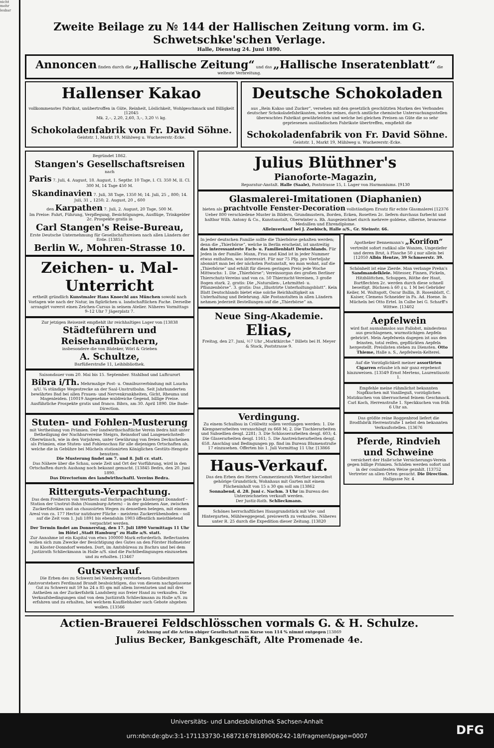nicht mehr lesbar
Zweite Beilage zu № 144 der Hallischen Zeitung vorm. im G. Schwetschke'schen Verlage.
Halle, Dienstag 24. Juni 1890.
Annoncen finden durch die „Hallische Zeitung“ und das „Hallische Inseratenblatt“ die weiteste Verbreitung.
Hallenser Kakao
vollkommenstes Fabrikat, unübertroffen in Güte, Reinheit, Löslichkeit, Wohlgeschmack und Billigkeit [12045
Mk. 2,–, 2,20, 2,60, 3,–, 3,20 ½ kg.
Schokoladenfabrik von Fr. David Söhne.
Geiststr. 1, Markt 19, Mühlweg u. Wuchererstr.-Ecke.
Deutsche Schokoladen
aus „Rein Kakao und Zucker“, versehen mit den gesetzlich geschützten Marken des Verbandes deutscher Schokoladefabrikanten, welche reines, durch amtliche chemische Untersuchungsstellen überwachtes Fabrikat gewährleisten und welche bei gleichen Preisen an Güte die so sehr gepriesenen ausländischen Fabrikate übertreffen, empfiehlt die
Schokoladenfabrik von Fr. David Söhne.
Geiststr. 1, Markt 19, Mühlweg u. Wuchererstr.-Ecke.
Begründet 1862.
Stangen's Gesellschaftsreisen
nach
Paris 7. Juli, 4. August, 18. August, 1. Septbr. 10 Tage, I. Cl. 350 M, II. Cl. 300 M, 14 Tage 450 M.
Skandinavien 7. Juli, 38 Tage, 1350 M; 14. Juli, 25 „ 800; 14. Juli, 31 „ 1250; 2. August, 20 „ 600
den Karpathen 7. Juli, 2. August, 20 Tage, 500 M.
Im Preise: Fahrt, Führung, Verpflegung, Besichtigungen, Ausflüge, Trinkgelder 2c. Prospekte gratis in
Carl Stangen's Reise-Bureau,
Erste Deutsche Unternehmung für Gesellschaftsreisen nach allen Ländern der Erde. [13851
Berlin W., Mohren-Strasse 10.
Zeichen- u. Mal-Unterricht
ertheilt gründlich Kunstmaler Hans Knoechl aus München sowohl nach Vorlagen wie nach der Natur, im figürlichen u. landschaftlichen Fache. Derselbe arrangirt vorerst einen Zeichen-Cursus in seinem Atelier. Näheres Vormittags 9–12 Uhr 7 Jägerplatz 7.
Zur jetzigen Reisezeit empfiehlt ihr reichhaltiges Lager von [13838
Städteführern und Reisehandbüchern,
insbesondere die von Bädeker, Wörl & Grieben
A. Schultze,
Barfüßerstraße 11, Leihbibliothek.
Saisondauer vom 20. Mai bis 15. September. Stahlbad und Luftcurort Bibra i/Th. Mehrmalige Post- u. Omnibusverbindung mit Laucha a/U. ¾ stündige Wegestrecke an der Saal-Unstrutbahn. Seit Jahrhunderten bewährtes Bad bei allen Frauen- und Nervenkrankheiten, Gicht, Rheuma und Magenleiden. [10019 Angenehme waldreiche Gegend, billige Preise. Ausführliche Prospekte gratis und franco. Bibra, am 30. April 1890. Die Bade-Direction.
Stuten- und Fohlen-Musterung
mit Vertheilung von Prämien. Der landwirthschaftliche Verein Bedra hält unter Betheiligung der Nachbarvereine Steigra, Reinsdorf und Langeneichstedt-Oberwünsch, wie in den Vorjahren, unter Gewährung von freien Deckscheinen als Prämien, eine Stuten- und Fohlenschau für alle diejenigen Ortschaften ab, welche die in Gebühre bei Mücheln stationirten Königlichen Gestüts-Hengste benutzen.
Die Musterung findet am 7. und 8. Juli cr. statt.
Das Nähere über die Schau, sowie Zeit und Ort der Vorführung, wird in den Ortschaften durch Aushang noch bekannt gemacht. [13845 Bedra, den 20. Juni 1890.
Das Directorium des landwirthschaftl. Vereins Bedra.
Ritterguts-Verpachtung.
Das dem Freiherrn von Werthern auf Bachra gehörige Klostergut Donndorf – Station der Unstrut-Bahn (Naumburg-Artern) – in der goldenen Aue, zwischen Zuckerfabriken und an chaussirten Wegen zu denselben belegen, mit einem Areal von ca. 177 Hectar nutzbarer Fläche – meistens Zuckerrübenboden – soll auf die Zeit vom 1. Juli 1891 bis ebendahin 1903 öffentlich meistbietend verpachtet werden.
Der Termin findet am Donnerstag, den 17. Juli 1890 Vormittags 11 Uhr im Hôtel „Stadt Hamburg“ zu Halle a/S. statt.
Zur Annahme ist ein Kapital von etwa 100000 Mark erforderlich. Reflectanten wollen sich zum Zwecke der Besichtigung des Gutes an den Förster Hofmeister zu Kloster-Donndorf wenden. Dort, im Amtsbüreau zu Bachra und bei dem Justizrath Schlieckmann in Halle a/S. sind die Pachtbedingungen einzusehen und zu erhalten. [13467
Gutsverkauf.
Die Erben des zu Schwerz bei Niemberg verstorbenen Gutsbesitzers Amtsvorstehers Ferdinand Brandt beabsichtigen, das von diesem nachgelassene Gut zu Schwerz mit 59 ha 24 a 85 qm mit allem Inventarien und mit drei Antheilen an der Zuckerfabrik Landsberg aus freier Hand zu verkaufen. Die Verkaufsbedingungen sind von dem Justizrath Schlieckmann zu Halle a/S. zu erfahren und zu erhalten, bei welchem Kaufliebhaber auch Gebote abgeben wollen. [13566
Julius Blüthner's
Pianoforte-Magazin,
Reparatur-Anstalt. Halle (Saale), Poststrasse 15, I. Lager von Harmoniums. [9130
Glasmalerei-Imitationen (Diaphanien)
bieten als prachtvolle Fenster-Decoration vollständigen Ersatz für echte Glasmalerei [12376
Ueber 800 verschiedene Muster in Bildern, Grundmustern, Borden, Ecken, Rosetten 2c. liefern durchaus farbecht und haltbar Wilh. Antony & Co., Kunstanstalt, Oberwinter a. Rh. Ausgezeichnet durch mehrere goldene, silberne, broncene Medaillen und Ehrendiplome.
Alleinverkauf bei J. Zoebisch, Halle a/S., Gr. Steinstr. 66.
In jeder deutschen Familie sollte die Thierbörse gehalten werden; denn die „Thierbörse“, welche in Berlin erscheint, ist unstreitig das interessanteste Fach- u. Familienblatt Deutschlands. Für Jeden in der Familie: Mann, Frau und Kind ist in jeder Nummer etwas enthalten, was interessirt. Für nur 75 Pfg. pro Vierteljahr abonnirt man bei der nächsten Postanstalt, wo man wohnt, auf die „Thierbörse“ und erhält für diesen geringen Preis jede Woche Mittwochs: 1. Die „Thierbörse“; Vereinsorgan des großen Berliner Thierschutz-Vereins und von ca. 50 Thierzucht-Vereinen, 3 große Bogen stark. 2. gratis: Die „Naturalien-, Lehrmittel- u. Pflanzenbörse“. 3. gratis: Das „Illustrirte Unterhaltungsblatt“. Kein Blatt Deutschlands bietet eine solche Reichhaltigkeit an Unterhaltung und Belehrung. Alle Postanstalten in allen Ländern nehmen jederzeit Bestellungen auf die „Thierbörse“ an.
Neue Sing-Akademie.
Elias,
Freitag, den 27. Juni, ½7 Uhr „Marktkirche.“ Billets bei H. Meyer & Stock, Poststrasse 9.
Verdingung.
Zu einem Schulbau in Cröllwitz sollen verdungen werden: 1. Die Klempnerarbeiten veranschlagt zu 668 M; 2. Die Tischlerarbeiten und Subsellien desgl. 2281; 3. Die Schlosserarbeiten desgl. 603; 4. Die Glaserarbeiten desgl. 1161; 5. Die Anstreicherarbeiten desgl. 658. Anschlag und Bedingungen pp. find im Bureau Blumenstraße 17 einzusehen. Offerten bis 1. Juli Vormittag 11 Uhr. [13866
Haus-Verkauf.
Das den Erben des Herrn Commerzienrath Werther hierselbst gehörige Grundstück, Wohnhaus mit Garten mit einem Flächeninhalt von 15 a 30 qm soll am [13862
Sonnabend, d. 28. Juni c. Nachm. 3 Uhr im Bureau des Unterzeichneten verkauft werden.
Der Justiz-Rath. Schlieckmann.
Schönes herrschaftliches Hausgrundstück mit Vor- und Hintergarten, Mühlweggegend, preiswerth zu verkaufen. Näheres unter R. 25 durch die Expedition dieser Zeitung. [13820
Apotheker Bennemann's „Korifon“ vertreibt sofort radikal alle Wanzen, Ungeziefer und deren Brut, à Flasche 50 ₰ nur allein bei [12050 Albin Hentze, 39 Schmeerstr. 39.
Schönheit ist eine Zierde. Man verlange Prehn's Sandmandelkleie. Mitesser, Finnen, Pickeln, Hitzblättchen, Schuppen, Röthe der Haut, Bartflechten 2c. werden durch diese schnell beseitigt. Büchsen à 60 ₰ u. 1 M bei Gebrüder Keiler, M. Waltsgott, Oscar Ballin, B. Rosenblatt, C. Kaiser, Clemens Schneider in Fa. Ad. Hoene. In Mücheln bei Otto Ertel. In Calbe bei G. Scharff's Wittwe. [13402
Aepfelwein
wird fast ausnahmslos aus Fallobst, mindestens aus geschlagenen, wurmstichigen Aepfeln gebricirt. Mein Aepfelwein dagegen ist aus den feinsten, total reifen, gepflückten Aepfeln hergestellt. Preislisten stehen zu Diensten. Otto Thieme, Halle a. S., Aepfelwein-Kelterei.
Auf die Vorzüglichkeit meiner assortirten Cigarren erlaube ich mir ganz ergebenst hinzuweisen. [13549 Ernst Mertens, Laurentiusstr. 1.
Empfehle meine rühmlichst bekannten Napfkuchen mit Vanilleguß, vorzüglichen Matzkuchen von überraschend feinem Geschmack. Carl Koch, Herrenstraße 1. Speckkuchen von früh 6 Uhr an.
Das größte reine Roggenbrod liefert die Brodfabrik Herrenstraße 1 nebst den bekannten Verkaufsstellen. [13676
Pferde, Rindvieh und Schweine
versichert der Halle'sche Versicherungs-Verein gegen billige Prämien. Schäden werden sofort und in der coulantesten Weise gezahlt. [13752 Vertreter an allen Orten gesucht. Die Direction. Hallgasse Nr. 4
Actien-Brauerei Feldschlösschen vormals G. & H. Schulze.
Zeichnung auf die Actien obiger Gesellschaft zum Kurse von 114 % nimmt entgegen [13869
Julius Becker, Bankgeschäft, Alte Promenade 4e.
Universitäts- und Landesbibliothek Sachsen-Anhalt
urn:nbn:de:gbv:3:1-171133730-16872167818900624­2-18/fragment/page=0007
DFG